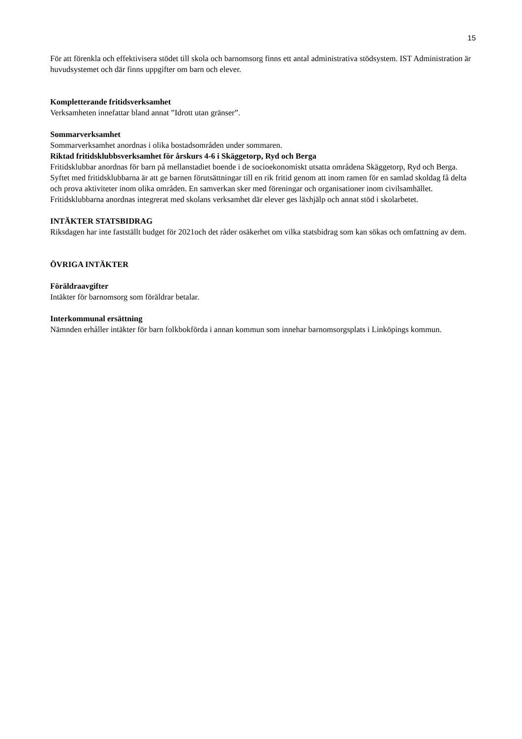15
För att förenkla och effektivisera stödet till skola och barnomsorg finns ett antal administrativa stödsystem. IST Administration är huvudsystemet och där finns uppgifter om barn och elever.
Kompletterande fritidsverksamhet
Verksamheten innefattar bland annat ”Idrott utan gränser”.
Sommarverksamhet
Sommarverksamhet anordnas i olika bostadsområden under sommaren.
Riktad fritidsklubbsverksamhet för årskurs 4-6 i Skäggetorp, Ryd och Berga
Fritidsklubbar anordnas för barn på mellanstadiet boende i de socioekonomiskt utsatta områdena Skäggetorp, Ryd och Berga. Syftet med fritidsklubbarna är att ge barnen förutsättningar till en rik fritid genom att inom ramen för en samlad skoldag få delta och prova aktiviteter inom olika områden. En samverkan sker med föreningar och organisationer inom civilsamhället. Fritidsklubbarna anordnas integrerat med skolans verksamhet där elever ges läxhjälp och annat stöd i skolarbetet.
INTÄKTER STATSBIDRAG
Riksdagen har inte fastställt budget för 2021och det råder osäkerhet om vilka statsbidrag som kan sökas och omfattning av dem.
ÖVRIGA INTÄKTER
Föräldraavgifter
Intäkter för barnomsorg som föräldrar betalar.
Interkommunal ersättning
Nämnden erhåller intäkter för barn folkbokförda i annan kommun som innehar barnomsorgsplats i Linköpings kommun.